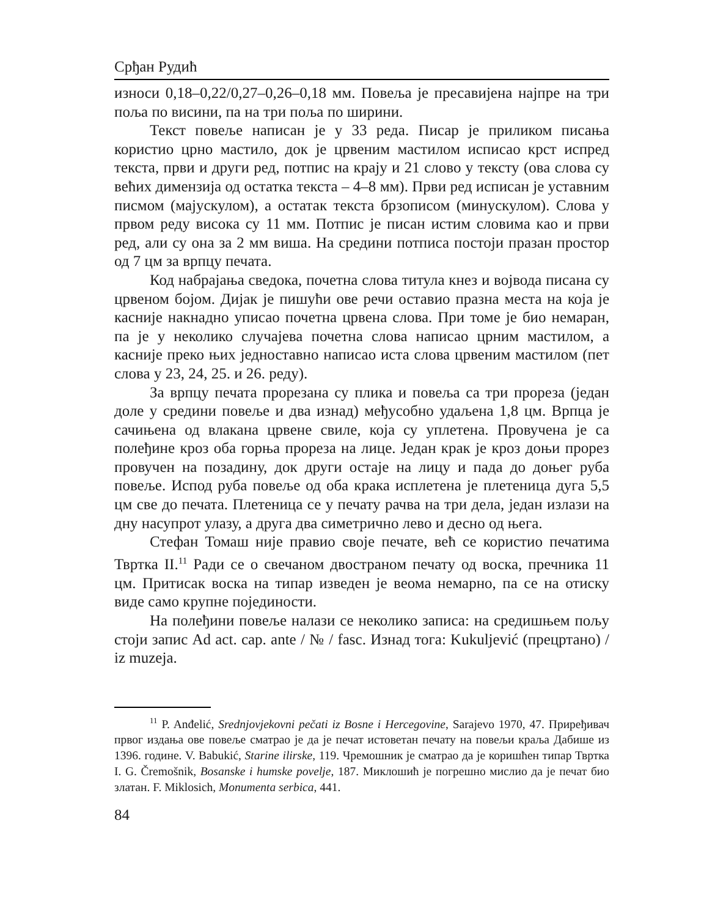Срђан Рудић
износи 0,18–0,22/0,27–0,26–0,18 мм. Повеља је пресавијена најпре на три поља по висини, па на три поља по ширини.
Текст повеље написан је у 33 реда. Писар је приликом писања користио црно мастило, док је црвеним мастилом исписао крст испред текста, први и други ред, потпис на крају и 21 слово у тексту (ова слова су већих димензија од остатка текста – 4–8 мм). Први ред исписан је уставним писмом (мајускулом), а остатак текста брзописом (минускулом). Слова у првом реду висока су 11 мм. Потпис је писан истим словима као и први ред, али су она за 2 мм виша. На средини потписа постоји празан простор од 7 цм за врпцу печата.
Код набрајања сведока, почетна слова титула кнез и војвода писана су црвеном бојом. Дијак је пишући ове речи оставио празна места на која је касније накнадно уписао почетна црвена слова. При томе је био немаран, па је у неколико случајева почетна слова написао црним мастилом, а касније преко њих једноставно написао иста слова црвеним мастилом (пет слова у 23, 24, 25. и 26. реду).
За врпцу печата прорезана су плика и повеља са три прореза (један доле у средини повеље и два изнад) међусобно удаљена 1,8 цм. Врпца је сачињена од влакана црвене свиле, која су уплетена. Провучена је са полеђине кроз оба горња прореза на лице. Један крак је кроз доњи прорез провучен на позадину, док други остаје на лицу и пада до доњег руба повеље. Испод руба повеље од оба крака исплетена је плетеница дуга 5,5 цм све до печата. Плетеница се у печату рачва на три дела, један излази на дну насупрот улазу, а друга два симетрично лево и десно од њега.
Стефан Томаш није правио своје печате, већ се користио печатима Твртка II.<sup>11</sup> Ради се о свечаном двостраном печату од воска, пречника 11 цм. Притисак воска на типар изведен је веома немарно, па се на отиску виде само крупне појединости.
На полеђини повеље налази се неколико записа: на средишњем пољу стоји запис Ad act. cap. ante / № / fasc. Изнад тога: Kukuljević (прецртано) / iz muzeja.
<sup>11</sup> P. Anđelić, Srednjovjekovni pečati iz Bosne i Hercegovine, Sarajevo 1970, 47. Приређивач првог издања ове повеље сматрао је да је печат истоветан печату на повељи краља Дабише из 1396. године. V. Babukić, Starine ilirske, 119. Чремошник је сматрао да је коришћен типар Твртка I. G. Čremošnik, Bosanske i humske povelje, 187. Миклошић је погрешно мислио да је печат био златан. F. Miklosich, Monumenta serbica, 441.
84